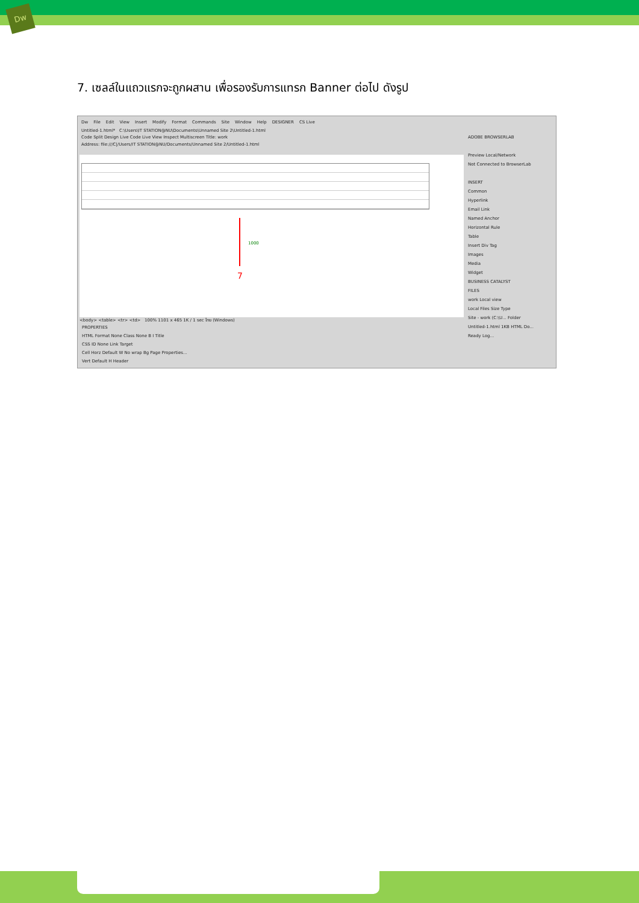Dw
7. เซลล์ในแถวแรกจะถูกผสาน เพื่อรองรับการแทรก Banner ต่อไป ดังรูป
Dw File Edit View Insert Modify Format Commands Site Window Help DESIGNER CS Live
Untitled-1.html* C:\Users\IT STATION@NU\Documents\Unnamed Site 2\Untitled-1.html
Code Split Design Live Code Live View Inspect Multiscreen Title: work
Address: file:///C|/Users/IT STATION@NU/Documents/Unnamed Site 2/Untitled-1.html
7
1000
<body> <table> <tr> <td> 100% 1101 x 465 1K / 1 sec ไทย (Windows)
PROPERTIES
HTML Format None Class None B I Title
CSS ID None Link Target
Cell Horz Default W No wrap Bg Page Properties...
Vert Default H Header
ADOBE BROWSERLAB
Preview Local/Network
Not Connected to BrowserLab
INSERT
Common
Hyperlink
Email Link
Named Anchor
Horizontal Rule
Table
Insert Div Tag
Images
Media
Widget
BUSINESS CATALYST
FILES
work Local view
Local Files Size Type
Site - work (C:\U... Folder
Untitled-1.html 1KB HTML Do...
Ready Log...